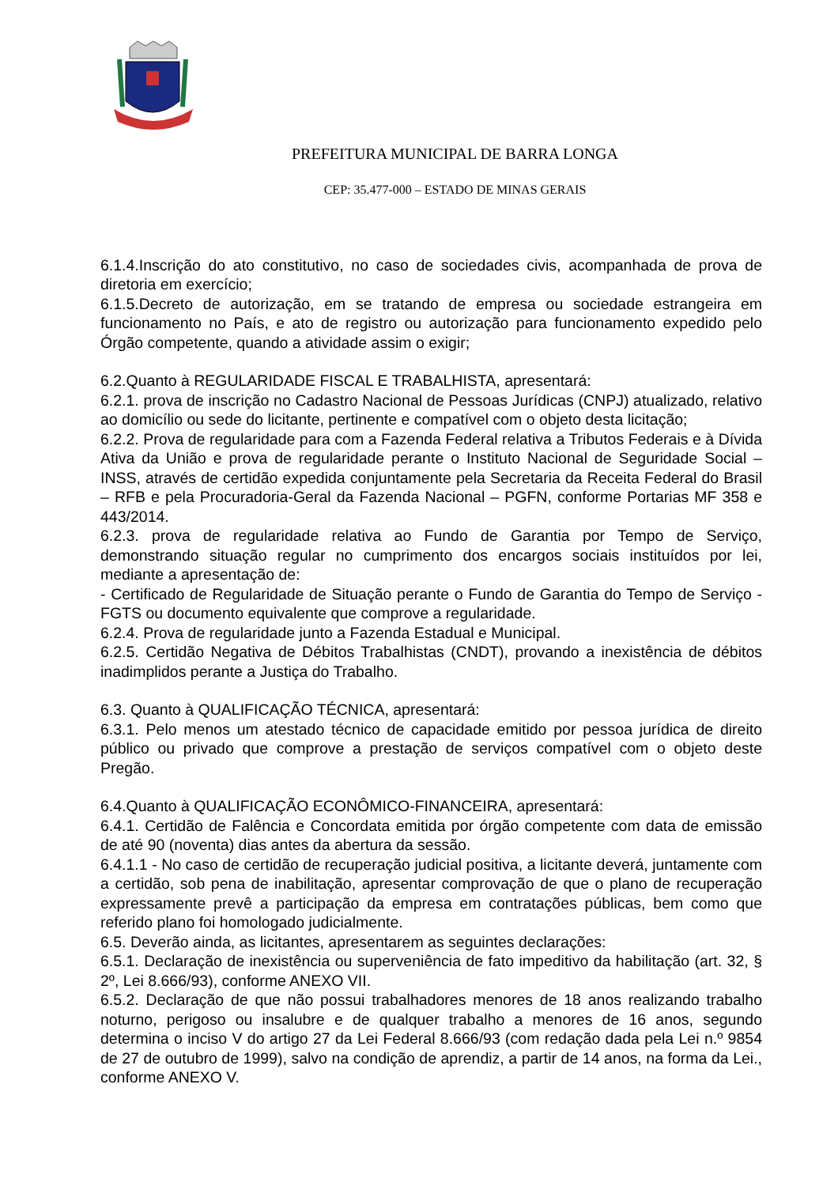PREFEITURA MUNICIPAL DE BARRA LONGA
CEP: 35.477-000 – ESTADO DE MINAS GERAIS
6.1.4.Inscrição do ato constitutivo, no caso de sociedades civis, acompanhada de prova de diretoria em exercício;
6.1.5.Decreto de autorização, em se tratando de empresa ou sociedade estrangeira em funcionamento no País, e ato de registro ou autorização para funcionamento expedido pelo Órgão competente, quando a atividade assim o exigir;
6.2.Quanto à REGULARIDADE FISCAL E TRABALHISTA, apresentará:
6.2.1. prova de inscrição no Cadastro Nacional de Pessoas Jurídicas (CNPJ) atualizado, relativo ao domicílio ou sede do licitante, pertinente e compatível com o objeto desta licitação;
6.2.2. Prova de regularidade para com a Fazenda Federal relativa a Tributos Federais e à Dívida Ativa da União e prova de regularidade perante o Instituto Nacional de Seguridade Social – INSS, através de certidão expedida conjuntamente pela Secretaria da Receita Federal do Brasil – RFB e pela Procuradoria-Geral da Fazenda Nacional – PGFN, conforme Portarias MF 358 e 443/2014.
6.2.3. prova de regularidade relativa ao Fundo de Garantia por Tempo de Serviço, demonstrando situação regular no cumprimento dos encargos sociais instituídos por lei, mediante a apresentação de:
- Certificado de Regularidade de Situação perante o Fundo de Garantia do Tempo de Serviço - FGTS ou documento equivalente que comprove a regularidade.
6.2.4. Prova de regularidade junto a Fazenda Estadual e Municipal.
6.2.5. Certidão Negativa de Débitos Trabalhistas (CNDT), provando a inexistência de débitos inadimplidos perante a Justiça do Trabalho.
6.3. Quanto à QUALIFICAÇÃO TÉCNICA, apresentará:
6.3.1. Pelo menos um atestado técnico de capacidade emitido por pessoa jurídica de direito público ou privado que comprove a prestação de serviços compatível com o objeto deste Pregão.
6.4.Quanto à QUALIFICAÇÃO ECONÔMICO-FINANCEIRA, apresentará:
6.4.1. Certidão de Falência e Concordata emitida por órgão competente com data de emissão de até 90 (noventa) dias antes da abertura da sessão.
6.4.1.1 - No caso de certidão de recuperação judicial positiva, a licitante deverá, juntamente com a certidão, sob pena de inabilitação, apresentar comprovação de que o plano de recuperação expressamente prevê a participação da empresa em contratações públicas, bem como que referido plano foi homologado judicialmente.
6.5. Deverão ainda, as licitantes, apresentarem as seguintes declarações:
6.5.1. Declaração de inexistência ou superveniência de fato impeditivo da habilitação (art. 32, § 2º, Lei 8.666/93), conforme ANEXO VII.
6.5.2. Declaração de que não possui trabalhadores menores de 18 anos realizando trabalho noturno, perigoso ou insalubre e de qualquer trabalho a menores de 16 anos, segundo determina o inciso V do artigo 27 da Lei Federal 8.666/93 (com redação dada pela Lei n.º 9854 de 27 de outubro de 1999), salvo na condição de aprendiz, a partir de 14 anos, na forma da Lei., conforme ANEXO V.